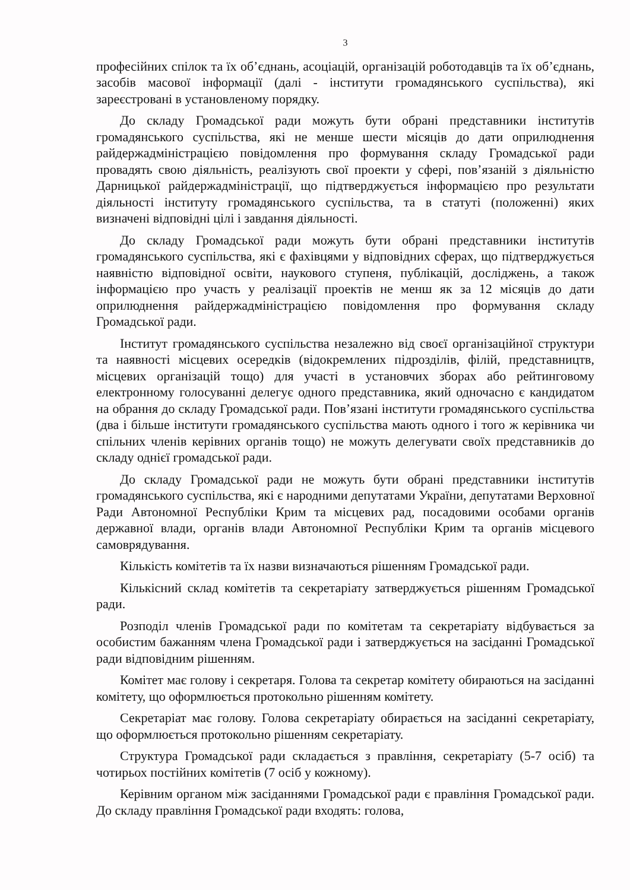3
професійних спілок та їх об’єднань, асоціацій, організацій роботодавців та їх об’єднань, засобів масової інформації (далі - інститути громадянського суспільства), які зареєстровані в установленому порядку.
До складу Громадської ради можуть бути обрані представники інститутів громадянського суспільства, які не менше шести місяців до дати оприлюднення райдержадміністрацією повідомлення про формування складу Громадської ради провадять свою діяльність, реалізують свої проекти у сфері, пов’язаній з діяльністю Дарницької райдержадміністрації, що підтверджується інформацією про результати діяльності інституту громадянського суспільства, та в статуті (положенні) яких визначені відповідні цілі і завдання діяльності.
До складу Громадської ради можуть бути обрані представники інститутів громадянського суспільства, які є фахівцями у відповідних сферах, що підтверджується наявністю відповідної освіти, наукового ступеня, публікацій, досліджень, а також інформацією про участь у реалізації проектів не менш як за 12 місяців до дати оприлюднення райдержадміністрацією повідомлення про формування складу Громадської ради.
Інститут громадянського суспільства незалежно від своєї організаційної структури та наявності місцевих осередків (відокремлених підрозділів, філій, представництв, місцевих організацій тощо) для участі в установчих зборах або рейтинговому електронному голосуванні делегує одного представника, який одночасно є кандидатом на обрання до складу Громадської ради. Пов’язані інститути громадянського суспільства (два і більше інститути громадянського суспільства мають одного і того ж керівника чи спільних членів керівних органів тощо) не можуть делегувати своїх представників до складу однієї громадської ради.
До складу Громадської ради не можуть бути обрані представники інститутів громадянського суспільства, які є народними депутатами України, депутатами Верховної Ради Автономної Республіки Крим та місцевих рад, посадовими особами органів державної влади, органів влади Автономної Республіки Крим та органів місцевого самоврядування.
Кількість комітетів та їх назви визначаються рішенням Громадської ради.
Кількісний склад комітетів та секретаріату затверджується рішенням Громадської ради.
Розподіл членів Громадської ради по комітетам та секретаріату відбувається за особистим бажанням члена Громадської ради і затверджується на засіданні Громадської ради відповідним рішенням.
Комітет має голову і секретаря. Голова та секретар комітету обираються на засіданні комітету, що оформлюється протокольно рішенням комітету.
Секретаріат має голову. Голова секретаріату обирається на засіданні секретаріату, що оформлюється протокольно рішенням секретаріату.
Структура Громадської ради складається з правління, секретаріату (5-7 осіб) та чотирьох постійних комітетів (7 осіб у кожному).
Керівним органом між засіданнями Громадської ради є правління Громадської ради. До складу правління Громадської ради входять: голова,